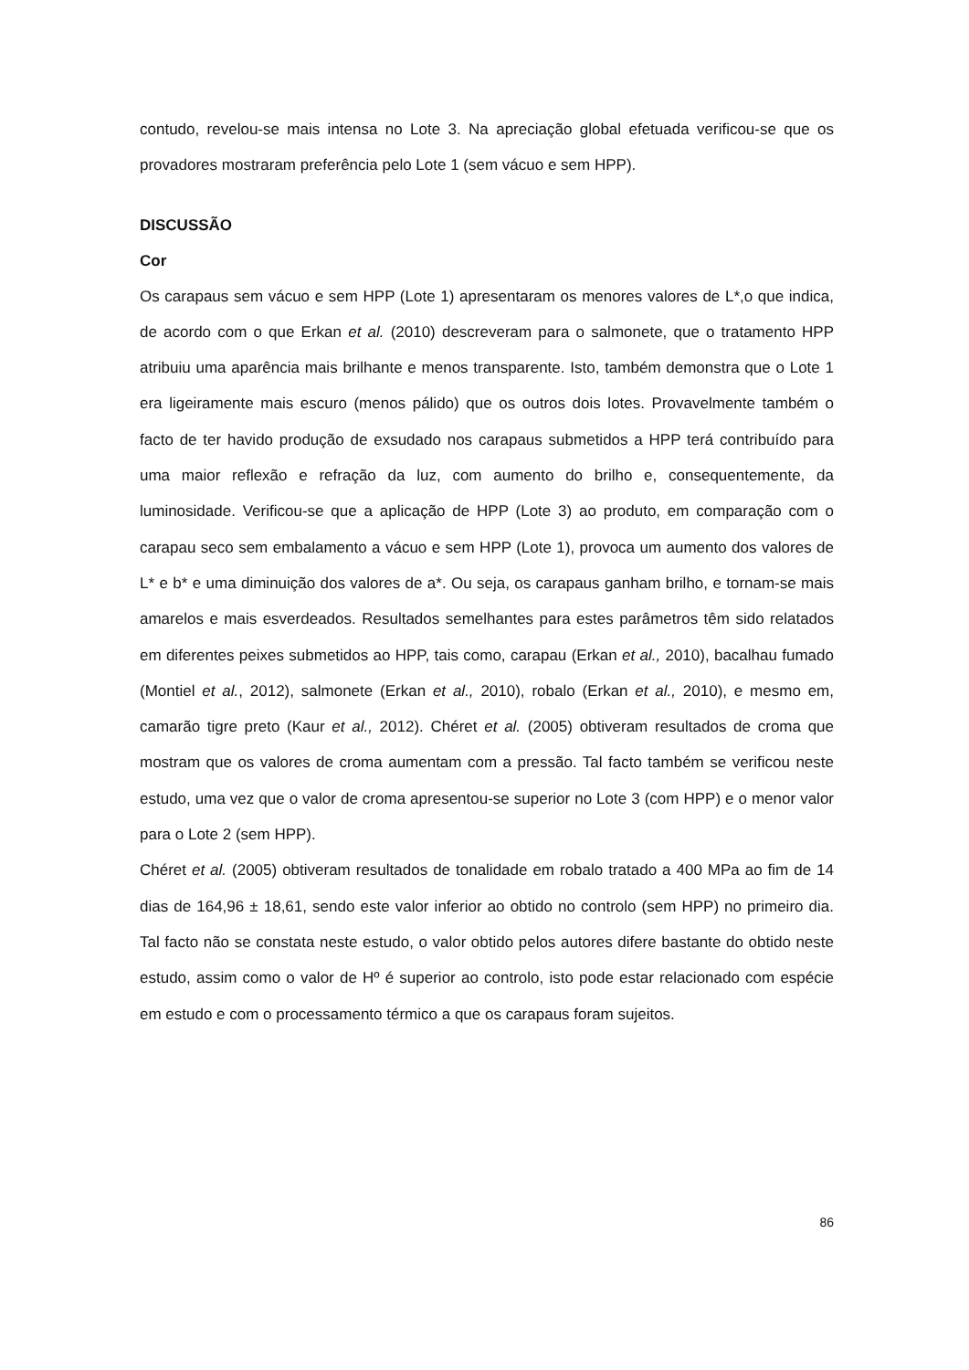contudo, revelou-se mais intensa no Lote 3. Na apreciação global efetuada verificou-se que os provadores mostraram preferência pelo Lote 1 (sem vácuo e sem HPP).
DISCUSSÃO
Cor
Os carapaus sem vácuo e sem HPP (Lote 1) apresentaram os menores valores de L*,o que indica, de acordo com o que Erkan et al. (2010) descreveram para o salmonete, que o tratamento HPP atribuiu uma aparência mais brilhante e menos transparente. Isto, também demonstra que o Lote 1 era ligeiramente mais escuro (menos pálido) que os outros dois lotes. Provavelmente também o facto de ter havido produção de exsudado nos carapaus submetidos a HPP terá contribuído para uma maior reflexão e refração da luz, com aumento do brilho e, consequentemente, da luminosidade. Verificou-se que a aplicação de HPP (Lote 3) ao produto, em comparação com o carapau seco sem embalamento a vácuo e sem HPP (Lote 1), provoca um aumento dos valores de L* e b* e uma diminuição dos valores de a*. Ou seja, os carapaus ganham brilho, e tornam-se mais amarelos e mais esverdeados. Resultados semelhantes para estes parâmetros têm sido relatados em diferentes peixes submetidos ao HPP, tais como, carapau (Erkan et al., 2010), bacalhau fumado (Montiel et al., 2012), salmonete (Erkan et al., 2010), robalo (Erkan et al., 2010), e mesmo em, camarão tigre preto (Kaur et al., 2012). Chéret et al. (2005) obtiveram resultados de croma que mostram que os valores de croma aumentam com a pressão. Tal facto também se verificou neste estudo, uma vez que o valor de croma apresentou-se superior no Lote 3 (com HPP) e o menor valor para o Lote 2 (sem HPP).
Chéret et al. (2005) obtiveram resultados de tonalidade em robalo tratado a 400 MPa ao fim de 14 dias de 164,96 ± 18,61, sendo este valor inferior ao obtido no controlo (sem HPP) no primeiro dia. Tal facto não se constata neste estudo, o valor obtido pelos autores difere bastante do obtido neste estudo, assim como o valor de Hº é superior ao controlo, isto pode estar relacionado com espécie em estudo e com o processamento térmico a que os carapaus foram sujeitos.
86